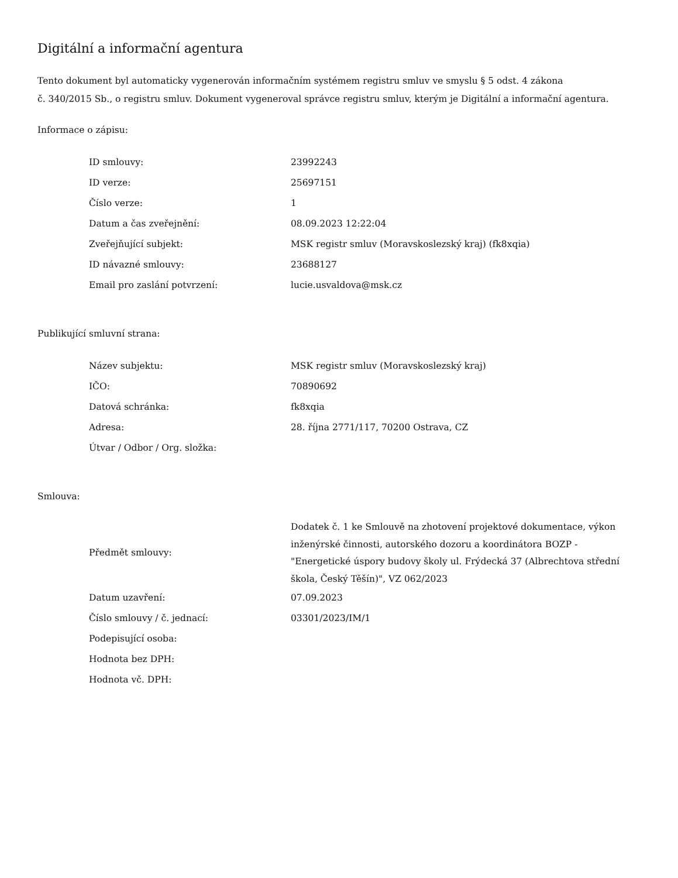Digitální a informační agentura
Tento dokument byl automaticky vygenerován informačním systémem registru smluv ve smyslu § 5 odst. 4 zákona
č. 340/2015 Sb., o registru smluv. Dokument vygeneroval správce registru smluv, kterým je Digitální a informační agentura.
Informace o zápisu:
| ID smlouvy: | 23992243 |
| ID verze: | 25697151 |
| Číslo verze: | 1 |
| Datum a čas zveřejnění: | 08.09.2023 12:22:04 |
| Zveřejňující subjekt: | MSK registr smluv (Moravskoslezský kraj) (fk8xqia) |
| ID návazné smlouvy: | 23688127 |
| Email pro zaslání potvrzení: | lucie.usvaldova@msk.cz |
Publikující smluvní strana:
| Název subjektu: | MSK registr smluv (Moravskoslezský kraj) |
| IČO: | 70890692 |
| Datová schránka: | fk8xqia |
| Adresa: | 28. října 2771/117, 70200 Ostrava, CZ |
| Útvar / Odbor / Org. složka: | |
Smlouva:
| Předmět smlouvy: | Dodatek č. 1 ke Smlouvě na zhotovení projektové dokumentace, výkon inženýrské činnosti, autorského dozoru a koordinátora BOZP - "Energetické úspory budovy školy ul. Frýdecká 37 (Albrechtova střední škola, Český Těšín)", VZ 062/2023 |
| Datum uzavření: | 07.09.2023 |
| Číslo smlouvy / č. jednací: | 03301/2023/IM/1 |
| Podepisující osoba: | |
| Hodnota bez DPH: | |
| Hodnota vč. DPH: | |